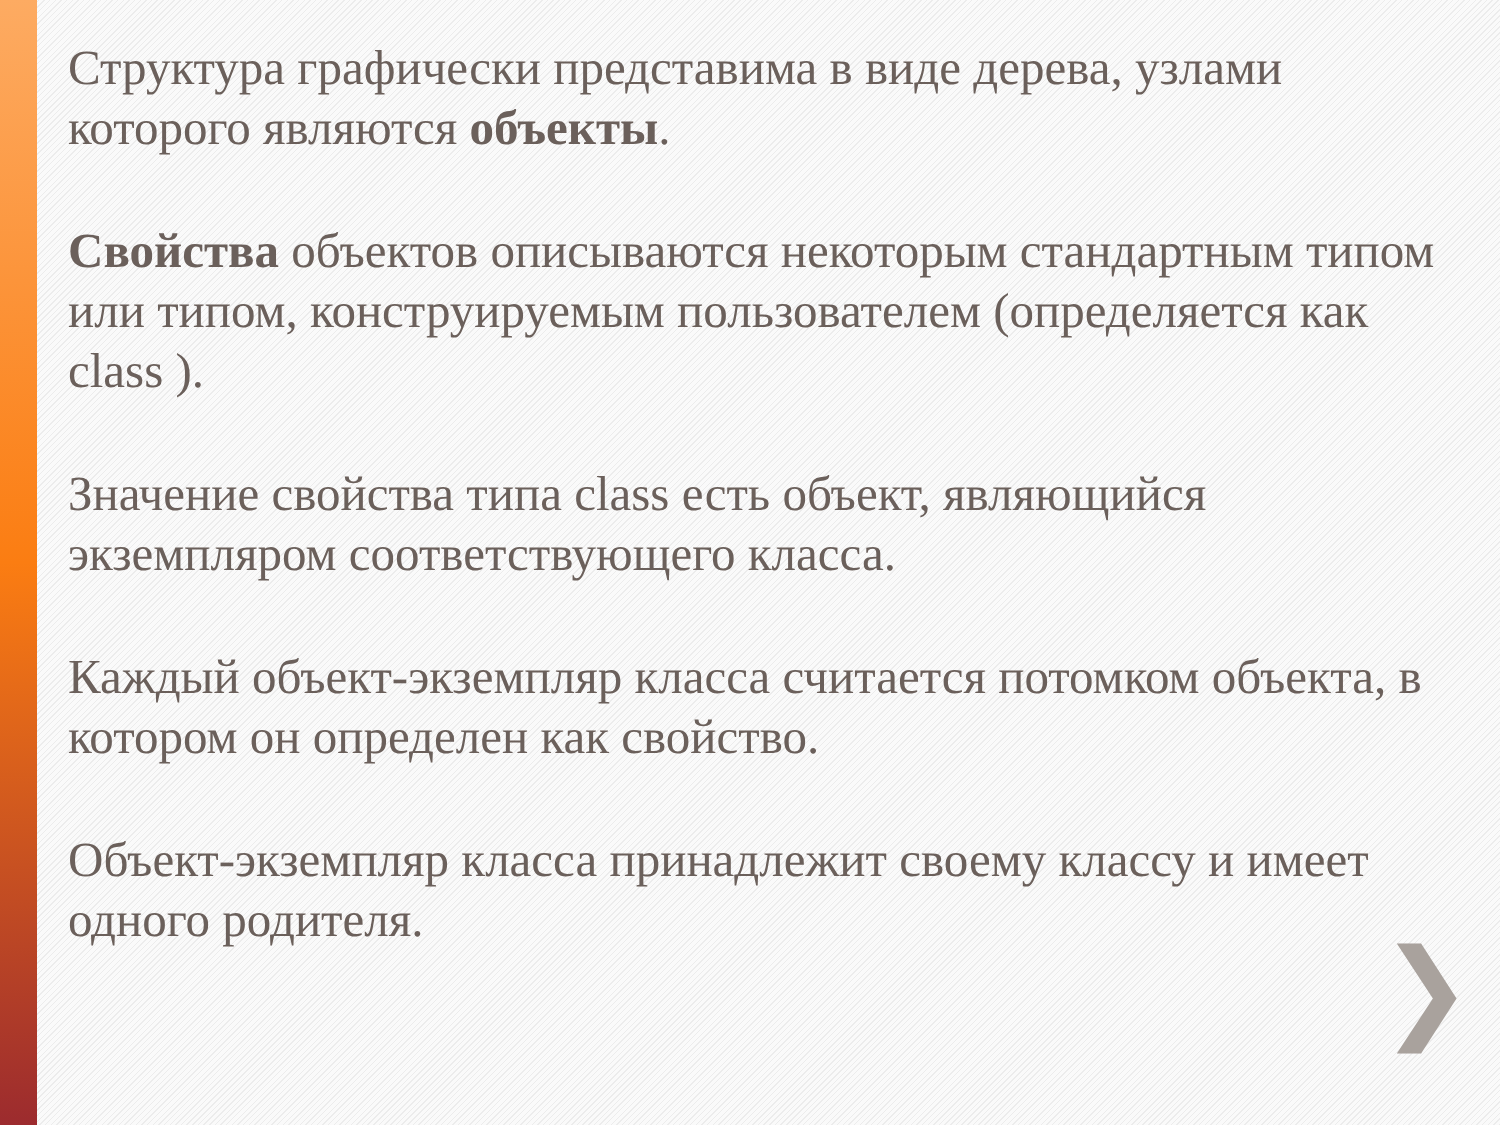Структура графически представима в виде дерева, узлами которого являются объекты.
Свойства объектов описываются некоторым стандартным типом или типом, конструируемым пользователем (определяется как class ).
Значение свойства типа class есть объект, являющийся экземпляром соответствующего класса.
Каждый объект-экземпляр класса считается потомком объекта, в котором он определен как свойство.
Объект-экземпляр класса принадлежит своему классу и имеет одного родителя.
❯